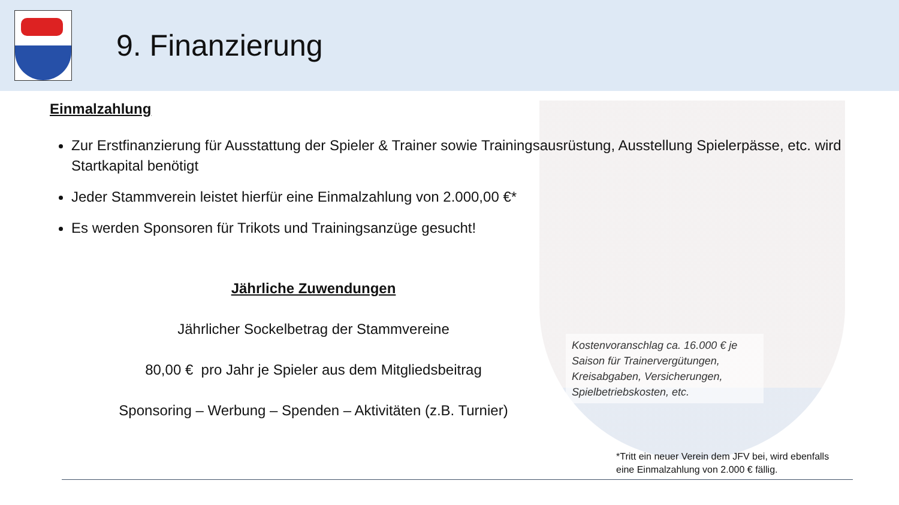9. Finanzierung
Einmalzahlung
Zur Erstfinanzierung für Ausstattung der Spieler & Trainer sowie Trainingsausrüstung, Ausstellung Spielerpässe, etc. wird Startkapital benötigt
Jeder Stammverein leistet hierfür eine Einmalzahlung von 2.000,00 €*
Es werden Sponsoren für Trikots und Trainingsanzüge gesucht!
Jährliche Zuwendungen
Jährlicher Sockelbetrag der Stammvereine
80,00 € pro Jahr je Spieler aus dem Mitgliedsbeitrag
Sponsoring – Werbung – Spenden – Aktivitäten (z.B. Turnier)
Kostenvoranschlag ca. 16.000 € je Saison für Trainervergütungen, Kreisabgaben, Versicherungen, Spielbetriebskosten, etc.
*Tritt ein neuer Verein dem JFV bei, wird ebenfalls
eine Einmalzahlung von 2.000 € fällig.